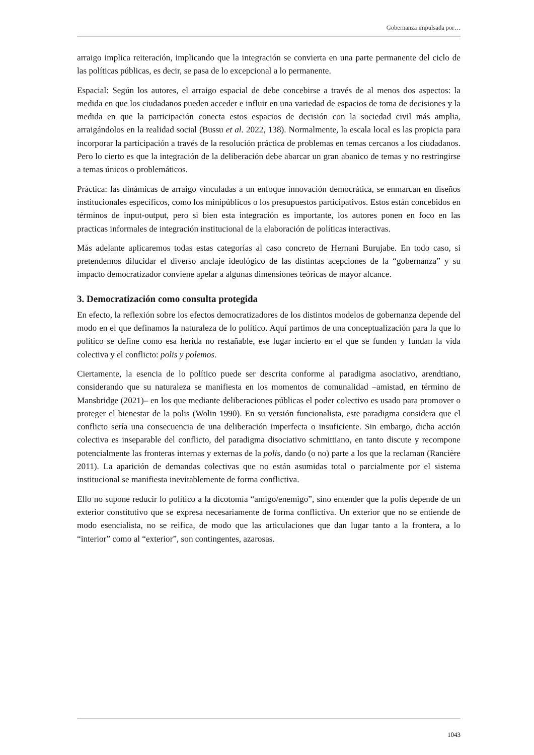Gobernanza impulsada por…
arraigo implica reiteración, implicando que la integración se convierta en una parte permanente del ciclo de las políticas públicas, es decir, se pasa de lo excepcional a lo permanente.
Espacial: Según los autores, el arraigo espacial de debe concebirse a través de al menos dos aspectos: la medida en que los ciudadanos pueden acceder e influir en una variedad de espacios de toma de decisiones y la medida en que la participación conecta estos espacios de decisión con la sociedad civil más amplia, arraigándolos en la realidad social (Bussu et al. 2022, 138). Normalmente, la escala local es las propicia para incorporar la participación a través de la resolución práctica de problemas en temas cercanos a los ciudadanos. Pero lo cierto es que la integración de la deliberación debe abarcar un gran abanico de temas y no restringirse a temas únicos o problemáticos.
Práctica: las dinámicas de arraigo vinculadas a un enfoque innovación democrática, se enmarcan en diseños institucionales específicos, como los minipúblicos o los presupuestos participativos. Estos están concebidos en términos de input-output, pero si bien esta integración es importante, los autores ponen en foco en las practicas informales de integración institucional de la elaboración de políticas interactivas.
Más adelante aplicaremos todas estas categorías al caso concreto de Hernani Burujabe. En todo caso, si pretendemos dilucidar el diverso anclaje ideológico de las distintas acepciones de la “gobernanza” y su impacto democratizador conviene apelar a algunas dimensiones teóricas de mayor alcance.
3. Democratización como consulta protegida
En efecto, la reflexión sobre los efectos democratizadores de los distintos modelos de gobernanza depende del modo en el que definamos la naturaleza de lo político. Aquí partimos de una conceptualización para la que lo político se define como esa herida no restañable, ese lugar incierto en el que se funden y fundan la vida colectiva y el conflicto: polis y polemos.
Ciertamente, la esencia de lo político puede ser descrita conforme al paradigma asociativo, arendtiano, considerando que su naturaleza se manifiesta en los momentos de comunalidad –amistad, en término de Mansbridge (2021)– en los que mediante deliberaciones públicas el poder colectivo es usado para promover o proteger el bienestar de la polis (Wolin 1990). En su versión funcionalista, este paradigma considera que el conflicto sería una consecuencia de una deliberación imperfecta o insuficiente. Sin embargo, dicha acción colectiva es inseparable del conflicto, del paradigma disociativo schmittiano, en tanto discute y recompone potencialmente las fronteras internas y externas de la polis, dando (o no) parte a los que la reclaman (Rancière 2011). La aparición de demandas colectivas que no están asumidas total o parcialmente por el sistema institucional se manifiesta inevitablemente de forma conflictiva.
Ello no supone reducir lo político a la dicotomía “amigo/enemigo”, sino entender que la polis depende de un exterior constitutivo que se expresa necesariamente de forma conflictiva. Un exterior que no se entiende de modo esencialista, no se reifica, de modo que las articulaciones que dan lugar tanto a la frontera, a lo “interior” como al “exterior”, son contingentes, azarosas.
1043